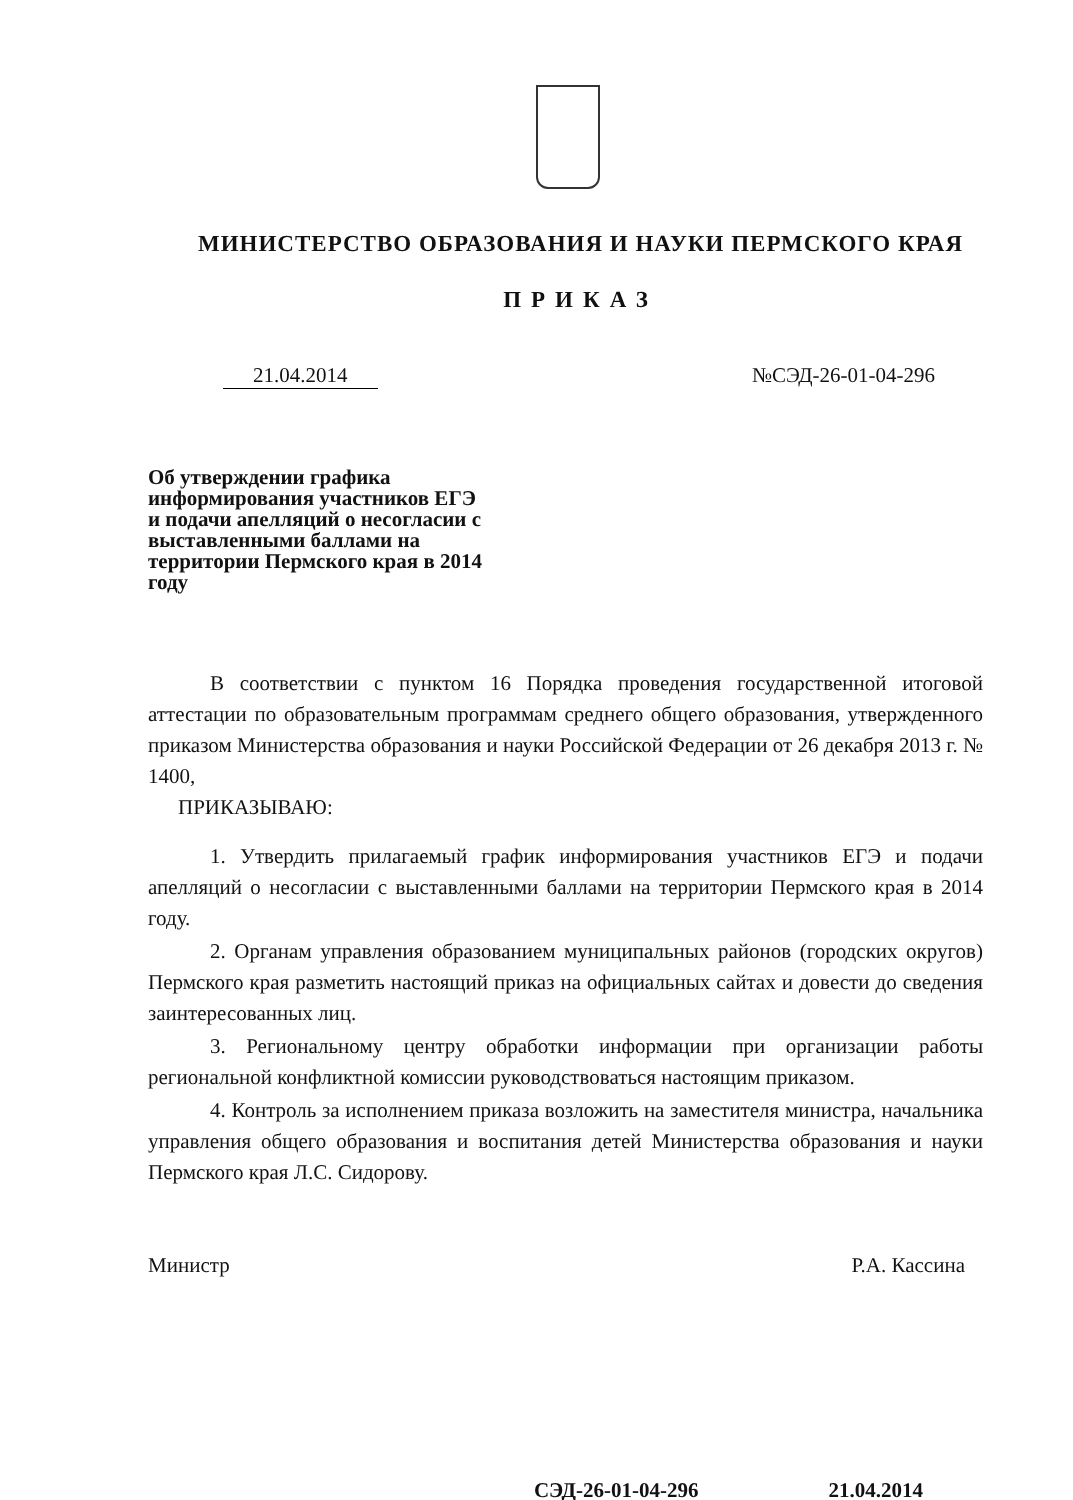МИНИСТЕРСТВО ОБРАЗОВАНИЯ И НАУКИ ПЕРМСКОГО КРАЯ
ПРИКАЗ
21.04.2014 №СЭД-26-01-04-296
Об утверждении графика информирования участников ЕГЭ и подачи апелляций о несогласии с выставленными баллами на территории Пермского края в 2014 году
В соответствии с пунктом 16 Порядка проведения государственной итоговой аттестации по образовательным программам среднего общего образования, утвержденного приказом Министерства образования и науки Российской Федерации от 26 декабря 2013 г. № 1400,
ПРИКАЗЫВАЮ:
1. Утвердить прилагаемый график информирования участников ЕГЭ и подачи апелляций о несогласии с выставленными баллами на территории Пермского края в 2014 году.
2. Органам управления образованием муниципальных районов (городских округов) Пермского края разметить настоящий приказ на официальных сайтах и довести до сведения заинтересованных лиц.
3. Региональному центру обработки информации при организации работы региональной конфликтной комиссии руководствоваться настоящим приказом.
4. Контроль за исполнением приказа возложить на заместителя министра, начальника управления общего образования и воспитания детей Министерства образования и науки Пермского края Л.С. Сидорову.
Министр Р.А. Кассина
СЭД-26-01-04-296 21.04.2014